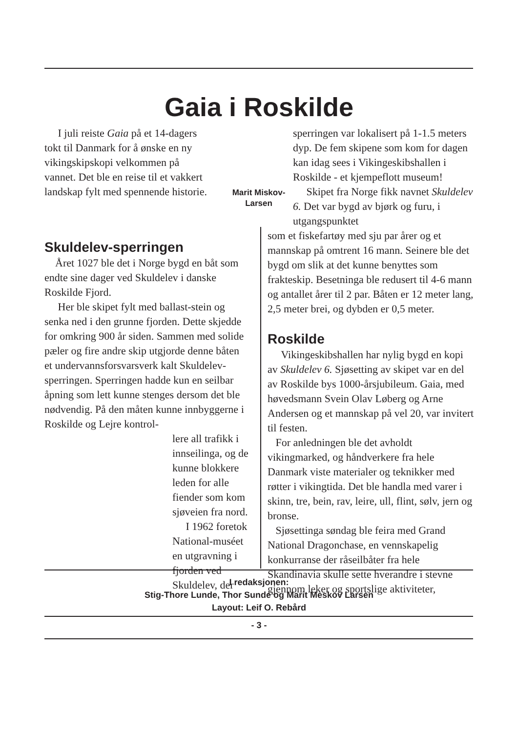Gaia i Roskilde
I juli reiste Gaia på et 14-dagers tokt til Danmark for å ønske en ny vikingskipskopi velkommen på vannet. Det ble en reise til et vakkert landskap fylt med spennende historie.
Marit Miskov-
Larsen
Skuldelev-sperringen
Året 1027 ble det i Norge bygd en båt som endte sine dager ved Skuldelev i danske Roskilde Fjord.
Her ble skipet fylt med ballast-stein og senka ned i den grunne fjorden. Dette skjedde for omkring 900 år siden. Sammen med solide pæler og fire andre skip utgjorde denne båten et undervannsforsvarsverk kalt Skuldelev-sperringen. Sperringen hadde kun en seilbar åpning som lett kunne stenges dersom det ble nødvendig. På den måten kunne innbyggerne i Roskilde og Lejre kontrol-
lere all trafikk i innseilinga, og de kunne blokkere leden for alle fiender som kom sjøveien fra nord.
I 1962 foretok National-muséet en utgravning i fjorden ved Skuldelev, der
sperringen var lokalisert på 1-1.5 meters dyp. De fem skipene som kom for dagen kan idag sees i Vikingeskibshallen i Roskilde - et kjempeflott museum!
Skipet fra Norge fikk navnet Skuldelev 6. Det var bygd av bjørk og furu, i utgangspunktet
som et fiskefartøy med sju par årer og et mannskap på omtrent 16 mann. Seinere ble det bygd om slik at det kunne benyttes som frakteskip. Besetninga ble redusert til 4-6 mann og antallet årer til 2 par. Båten er 12 meter lang, 2,5 meter brei, og dybden er 0,5 meter.
Roskilde
Vikingeskibshallen har nylig bygd en kopi av Skuldelev 6. Sjøsetting av skipet var en del av Roskilde bys 1000-årsjubileum. Gaia, med høvedsmann Svein Olav Løberg og Arne Andersen og et mannskap på vel 20, var invitert til festen.
For anledningen ble det avholdt vikingmarked, og håndverkere fra hele Danmark viste materialer og teknikker med røtter i vikingtida. Det ble handla med varer i skinn, tre, bein, rav, leire, ull, flint, sølv, jern og bronse.
Sjøsettinga søndag ble feira med Grand National Dragonchase, en vennskapelig konkurranse der råseilbåter fra hele Skandinavia skulle sette hverandre i stevne gjennom leker og sportslige aktiviteter,
I redaksjonen:
Stig-Thore Lunde, Thor Sunde og Marit Meskov Larsen
Layout: Leif O. Rebård
- 3 -